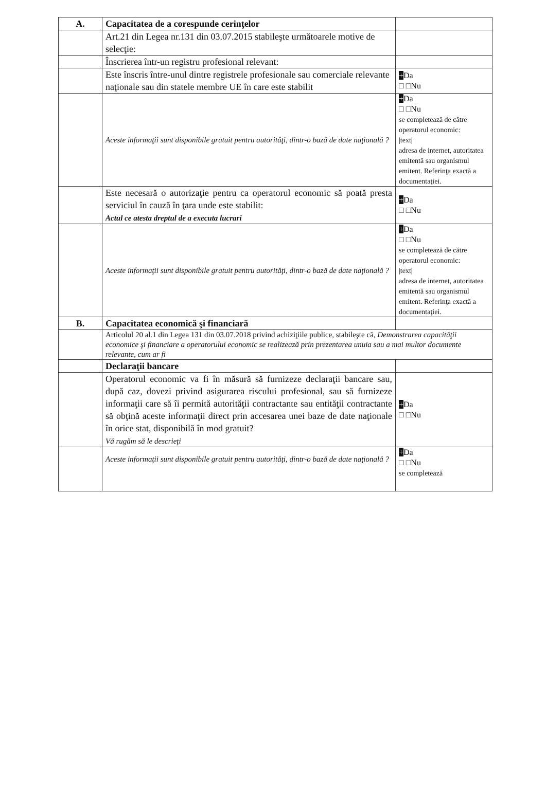| A. | Capacitatea de a corespunde cerinţelor | |
| | Art.21 din Legea nr.131 din 03.07.2015 stabileşte următoarele motive de selecţie: | |
| | Înscrierea într-un registru profesional relevant: | |
| | Este înscris între-unul dintre registrele profesionale sau comerciale relevante naţionale sau din statele membre UE în care este stabilit | + Da □ □Nu |
| | Aceste informaţii sunt disponibile gratuit pentru autorităţi, dintr-o bază de date naţională ? | + Da □ □Nu se completează de către operatorul economic: /text/ adresa de internet, autoritatea emitentă sau organismul emitent. Referinţa exactă a documentaţiei. |
| | Este necesară o autorizaţie pentru ca operatorul economic să poată presta serviciul în cauză în ţara unde este stabilit: Actul ce atesta dreptul de a executa lucrari | + Da □ □Nu |
| | Aceste informaţii sunt disponibile gratuit pentru autorităţi, dintr-o bază de date naţională ? | + Da □ □Nu se completează de către operatorul economic: /text/ adresa de internet, autoritatea emitentă sau organismul emitent. Referinţa exactă a documentaţiei. |
| B. | Capacitatea economică şi financiară | |
| | Articolul 20 al.1 din Legea 131 din 03.07.2018 privind achiziţiile publice, stabileşte că, Demonstrarea capacităţii economice şi financiare a operatorului economic se realizează prin prezentarea unuia sau a mai multor documente relevante, cum ar fi | |
| | Declaraţii bancare | |
| | Operatorul economic va fi în măsură să furnizeze declaraţii bancare sau, după caz, dovezi privind asigurarea riscului profesional, sau să furnizeze informaţii care să îi permită autorităţii contractante sau entităţii contractante să obţină aceste informaţii direct prin accesarea unei baze de date naţionale în orice stat, disponibilă în mod gratuit? Vă rugăm să le descrieţi | + Da □ □Nu |
| | Aceste informaţii sunt disponibile gratuit pentru autorităţi, dintr-o bază de date naţională ? | + Da □ □Nu se completează |